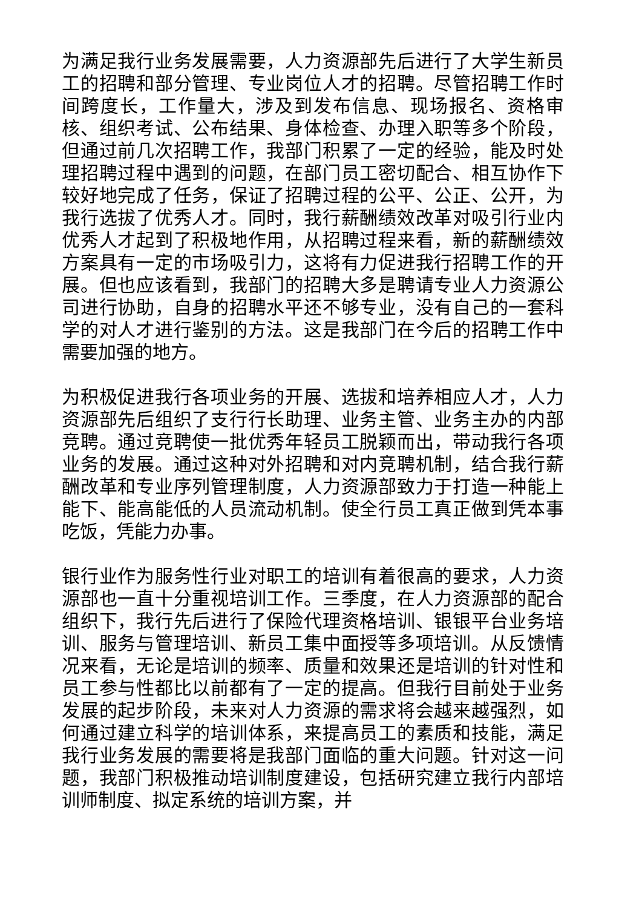为满足我行业务发展需要，人力资源部先后进行了大学生新员工的招聘和部分管理、专业岗位人才的招聘。尽管招聘工作时间跨度长，工作量大，涉及到发布信息、现场报名、资格审核、组织考试、公布结果、身体检查、办理入职等多个阶段，但通过前几次招聘工作，我部门积累了一定的经验，能及时处理招聘过程中遇到的问题，在部门员工密切配合、相互协作下较好地完成了任务，保证了招聘过程的公平、公正、公开，为我行选拔了优秀人才。同时，我行薪酬绩效改革对吸引行业内优秀人才起到了积极地作用，从招聘过程来看，新的薪酬绩效方案具有一定的市场吸引力，这将有力促进我行招聘工作的开展。但也应该看到，我部门的招聘大多是聘请专业人力资源公司进行协助，自身的招聘水平还不够专业，没有自己的一套科学的对人才进行鉴别的方法。这是我部门在今后的招聘工作中需要加强的地方。
为积极促进我行各项业务的开展、选拔和培养相应人才，人力资源部先后组织了支行行长助理、业务主管、业务主办的内部竞聘。通过竞聘使一批优秀年轻员工脱颖而出，带动我行各项业务的发展。通过这种对外招聘和对内竞聘机制，结合我行薪酬改革和专业序列管理制度，人力资源部致力于打造一种能上能下、能高能低的人员流动机制。使全行员工真正做到凭本事吃饭，凭能力办事。
银行业作为服务性行业对职工的培训有着很高的要求，人力资源部也一直十分重视培训工作。三季度，在人力资源部的配合组织下，我行先后进行了保险代理资格培训、银银平台业务培训、服务与管理培训、新员工集中面授等多项培训。从反馈情况来看，无论是培训的频率、质量和效果还是培训的针对性和员工参与性都比以前都有了一定的提高。但我行目前处于业务发展的起步阶段，未来对人力资源的需求将会越来越强烈，如何通过建立科学的培训体系，来提高员工的素质和技能，满足我行业务发展的需要将是我部门面临的重大问题。针对这一问题，我部门积极推动培训制度建设，包括研究建立我行内部培训师制度、拟定系统的培训方案，并